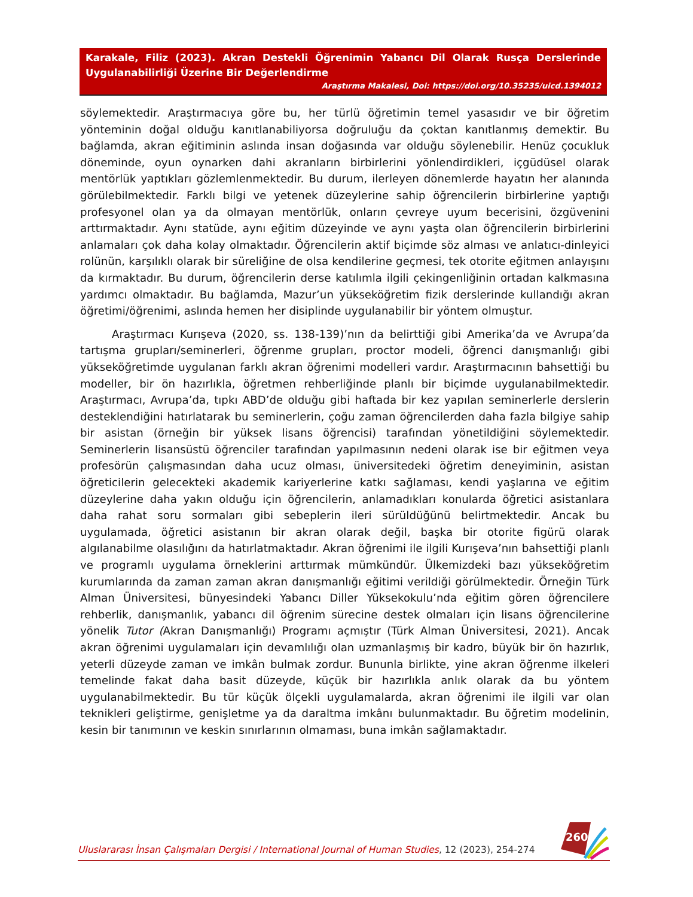Karakale, Filiz (2023). Akran Destekli Öğrenimin Yabancı Dil Olarak Rusça Derslerinde Uygulanabilirliği Üzerine Bir Değerlendirme
Araştırma Makalesi, Doi: https://doi.org/10.35235/uicd.1394012
söylemektedir. Araştırmacıya göre bu, her türlü öğretimin temel yasasıdır ve bir öğretim yönteminin doğal olduğu kanıtlanabiliyorsa doğruluğu da çoktan kanıtlanmış demektir. Bu bağlamda, akran eğitiminin aslında insan doğasında var olduğu söylenebilir. Henüz çocukluk döneminde, oyun oynarken dahi akranların birbirlerini yönlendirdikleri, içgüdüsel olarak mentörlük yaptıkları gözlemlenmektedir. Bu durum, ilerleyen dönemlerde hayatın her alanında görülebilmektedir. Farklı bilgi ve yetenek düzeylerine sahip öğrencilerin birbirlerine yaptığı profesyonel olan ya da olmayan mentörlük, onların çevreye uyum becerisini, özgüvenini arttırmaktadır. Aynı statüde, aynı eğitim düzeyinde ve aynı yaşta olan öğrencilerin birbirlerini anlamaları çok daha kolay olmaktadır. Öğrencilerin aktif biçimde söz alması ve anlatıcı-dinleyici rolünün, karşılıklı olarak bir süreliğine de olsa kendilerine geçmesi, tek otorite eğitmen anlayışını da kırmaktadır. Bu durum, öğrencilerin derse katılımla ilgili çekingenliğinin ortadan kalkmasına yardımcı olmaktadır. Bu bağlamda, Mazur’un yükseköğretim fizik derslerinde kullandığı akran öğretimi/öğrenimi, aslında hemen her disiplinde uygulanabilir bir yöntem olmuştur.
Araştırmacı Kurışeva (2020, ss. 138-139)’nın da belirttiği gibi Amerika’da ve Avrupa’da tartışma grupları/seminerleri, öğrenme grupları, proctor modeli, öğrenci danışmanlığı gibi yükseköğretimde uygulanan farklı akran öğrenimi modelleri vardır. Araştırmacının bahsettiği bu modeller, bir ön hazırlıkla, öğretmen rehberliğinde planlı bir biçimde uygulanabilmektedir. Araştırmacı, Avrupa’da, tıpkı ABD’de olduğu gibi haftada bir kez yapılan seminerlerle derslerin desteklendiğini hatırlatarak bu seminerlerin, çoğu zaman öğrencilerden daha fazla bilgiye sahip bir asistan (örneğin bir yüksek lisans öğrencisi) tarafından yönetildiğini söylemektedir. Seminerlerin lisansüstü öğrenciler tarafından yapılmasının nedeni olarak ise bir eğitmen veya profesörün çalışmasından daha ucuz olması, üniversitedeki öğretim deneyiminin, asistan öğreticilerin gelecekteki akademik kariyerlerine katkı sağlaması, kendi yaşlarına ve eğitim düzeylerine daha yakın olduğu için öğrencilerin, anlamadıkları konularda öğretici asistanlara daha rahat soru sormaları gibi sebeplerin ileri sürüldüğünü belirtmektedir. Ancak bu uygulamada, öğretici asistanın bir akran olarak değil, başka bir otorite figürü olarak algılanabilme olasılığını da hatırlatmaktadır. Akran öğrenimi ile ilgili Kurışeva’nın bahsettiği planlı ve programlı uygulama örneklerini arttırmak mümkündür. Ülkemizdeki bazı yükseköğretim kurumlarında da zaman zaman akran danışmanlığı eğitimi verildiği görülmektedir. Örneğin Türk Alman Üniversitesi, bünyesindeki Yabancı Diller Yüksekokulu’nda eğitim gören öğrencilere rehberlik, danışmanlık, yabancı dil öğrenim sürecine destek olmaları için lisans öğrencilerine yönelik Tutor (Akran Danışmanlığı) Programı açmıştır (Türk Alman Üniversitesi, 2021). Ancak akran öğrenimi uygulamaları için devamlılığı olan uzmanlaşmış bir kadro, büyük bir ön hazırlık, yeterli düzeyde zaman ve imkân bulmak zordur. Bununla birlikte, yine akran öğrenme ilkeleri temelinde fakat daha basit düzeyde, küçük bir hazırlıkla anlık olarak da bu yöntem uygulanabilmektedir. Bu tür küçük ölçekli uygulamalarda, akran öğrenimi ile ilgili var olan teknikleri geliştirme, genişletme ya da daraltma imkânı bulunmaktadır. Bu öğretim modelinin, kesin bir tanımının ve keskin sınırlarının olmaması, buna imkân sağlamaktadır.
260
Uluslararası İnsan Çalışmaları Dergisi / International Journal of Human Studies, 12 (2023), 254-274